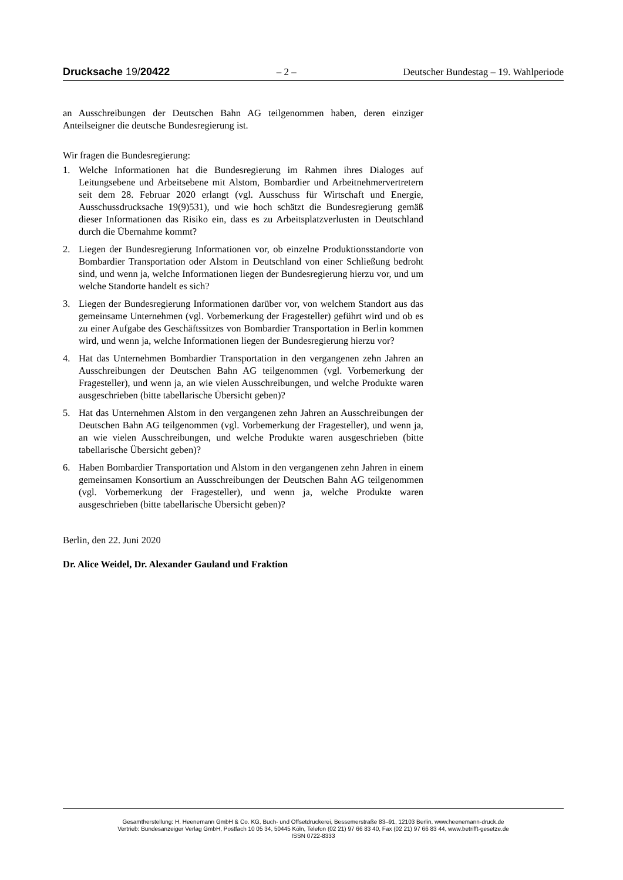Drucksache 19/20422 – 2 – Deutscher Bundestag – 19. Wahlperiode
an Ausschreibungen der Deutschen Bahn AG teilgenommen haben, deren einziger Anteilseigner die deutsche Bundesregierung ist.
Wir fragen die Bundesregierung:
1. Welche Informationen hat die Bundesregierung im Rahmen ihres Dialoges auf Leitungsebene und Arbeitsebene mit Alstom, Bombardier und Arbeitnehmervertretern seit dem 28. Februar 2020 erlangt (vgl. Ausschuss für Wirtschaft und Energie, Ausschussdrucksache 19(9)531), und wie hoch schätzt die Bundesregierung gemäß dieser Informationen das Risiko ein, dass es zu Arbeitsplatzverlusten in Deutschland durch die Übernahme kommt?
2. Liegen der Bundesregierung Informationen vor, ob einzelne Produktionsstandorte von Bombardier Transportation oder Alstom in Deutschland von einer Schließung bedroht sind, und wenn ja, welche Informationen liegen der Bundesregierung hierzu vor, und um welche Standorte handelt es sich?
3. Liegen der Bundesregierung Informationen darüber vor, von welchem Standort aus das gemeinsame Unternehmen (vgl. Vorbemerkung der Fragesteller) geführt wird und ob es zu einer Aufgabe des Geschäftssitzes von Bombardier Transportation in Berlin kommen wird, und wenn ja, welche Informationen liegen der Bundesregierung hierzu vor?
4. Hat das Unternehmen Bombardier Transportation in den vergangenen zehn Jahren an Ausschreibungen der Deutschen Bahn AG teilgenommen (vgl. Vorbemerkung der Fragesteller), und wenn ja, an wie vielen Ausschreibungen, und welche Produkte waren ausgeschrieben (bitte tabellarische Übersicht geben)?
5. Hat das Unternehmen Alstom in den vergangenen zehn Jahren an Ausschreibungen der Deutschen Bahn AG teilgenommen (vgl. Vorbemerkung der Fragesteller), und wenn ja, an wie vielen Ausschreibungen, und welche Produkte waren ausgeschrieben (bitte tabellarische Übersicht geben)?
6. Haben Bombardier Transportation und Alstom in den vergangenen zehn Jahren in einem gemeinsamen Konsortium an Ausschreibungen der Deutschen Bahn AG teilgenommen (vgl. Vorbemerkung der Fragesteller), und wenn ja, welche Produkte waren ausgeschrieben (bitte tabellarische Übersicht geben)?
Berlin, den 22. Juni 2020
Dr. Alice Weidel, Dr. Alexander Gauland und Fraktion
Gesamtherstellung: H. Heenemann GmbH & Co. KG, Buch- und Offsetdruckerei, Bessemerstraße 83–91, 12103 Berlin, www.heenemann-druck.de
Vertrieb: Bundesanzeiger Verlag GmbH, Postfach 10 05 34, 50445 Köln, Telefon (02 21) 97 66 83 40, Fax (02 21) 97 66 83 44, www.betrifft-gesetze.de
ISSN 0722-8333